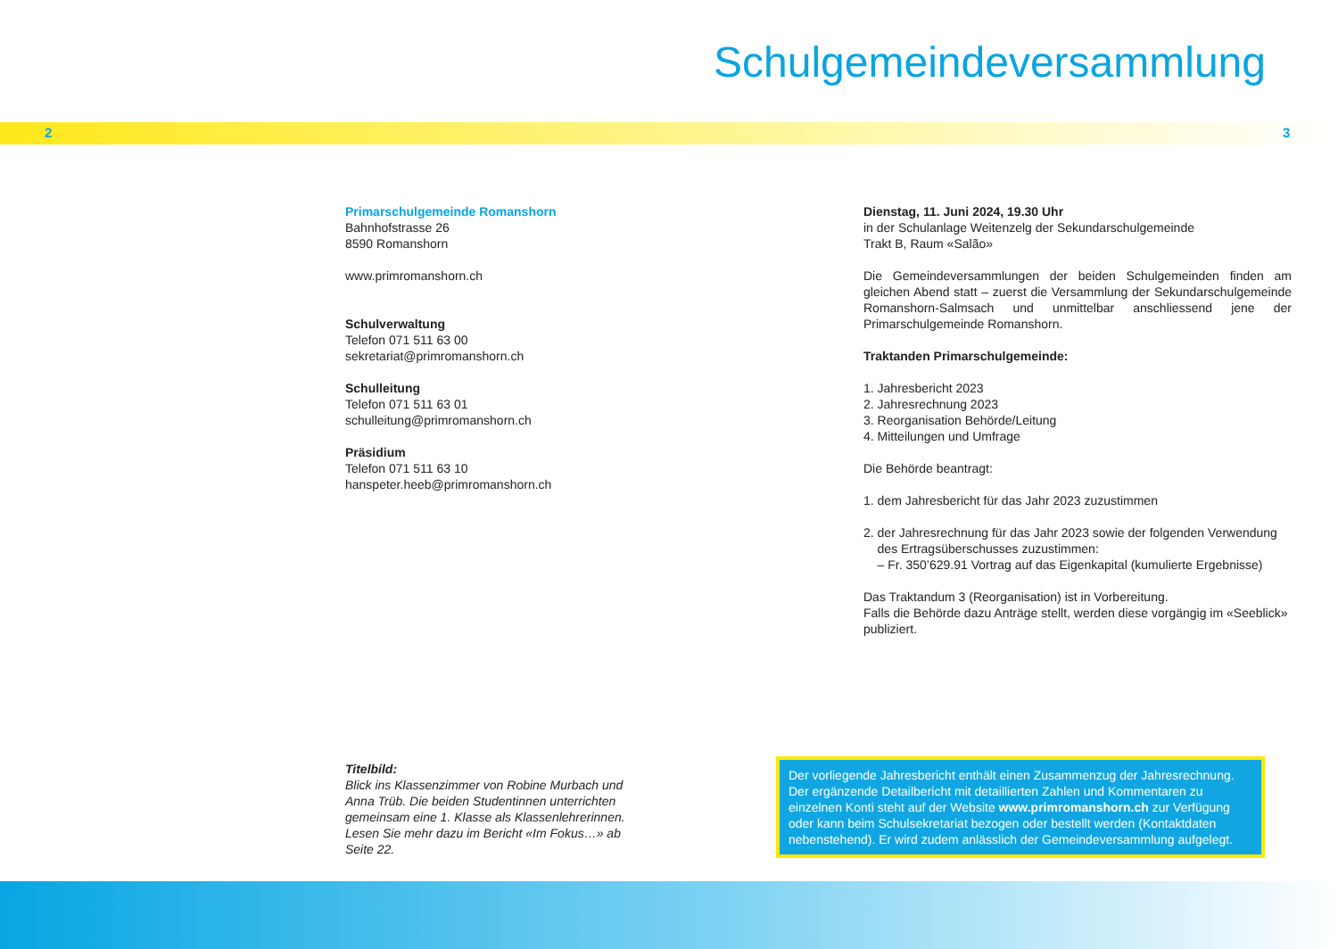Schulgemeindeversammlung
2 3
Primarschulgemeinde Romanshorn
Bahnhofstrasse 26
8590 Romanshorn
www.primromanshorn.ch
Schulverwaltung
Telefon 071 511 63 00
sekretariat@primromanshorn.ch
Schulleitung
Telefon 071 511 63 01
schulleitung@primromanshorn.ch
Präsidium
Telefon 071 511 63 10
hanspeter.heeb@primromanshorn.ch
Dienstag, 11. Juni 2024, 19.30 Uhr
in der Schulanlage Weitenzelg der Sekundarschulgemeinde
Trakt B, Raum «Salão»
Die Gemeindeversammlungen der beiden Schulgemeinden finden am gleichen Abend statt – zuerst die Versammlung der Sekundarschulgemeinde Romanshorn-Salmsach und unmittelbar anschliessend jene der Primarschulgemeinde Romanshorn.
Traktanden Primarschulgemeinde:
1. Jahresbericht 2023
2. Jahresrechnung 2023
3. Reorganisation Behörde/Leitung
4. Mitteilungen und Umfrage
Die Behörde beantragt:
1. dem Jahresbericht für das Jahr 2023 zuzustimmen
2. der Jahresrechnung für das Jahr 2023 sowie der folgenden Verwendung
des Ertragsüberschusses zuzustimmen:
– Fr. 350’629.91 Vortrag auf das Eigenkapital (kumulierte Ergebnisse)
Das Traktandum 3 (Reorganisation) ist in Vorbereitung.
Falls die Behörde dazu Anträge stellt, werden diese vorgängig im «Seeblick» publiziert.
Titelbild:
Blick ins Klassenzimmer von Robine Murbach und Anna Trüb. Die beiden Studentinnen unterrichten gemeinsam eine 1. Klasse als Klassenlehrerinnen. Lesen Sie mehr dazu im Bericht «Im Fokus…» ab Seite 22.
Der vorliegende Jahresbericht enthält einen Zusammenzug der Jahresrechnung. Der ergänzende Detailbericht mit detaillierten Zahlen und Kommentaren zu einzelnen Konti steht auf der Website www.primromanshorn.ch zur Verfügung oder kann beim Schulsekretariat bezogen oder bestellt werden (Kontaktdaten nebenstehend). Er wird zudem anlässlich der Gemeindeversammlung aufgelegt.